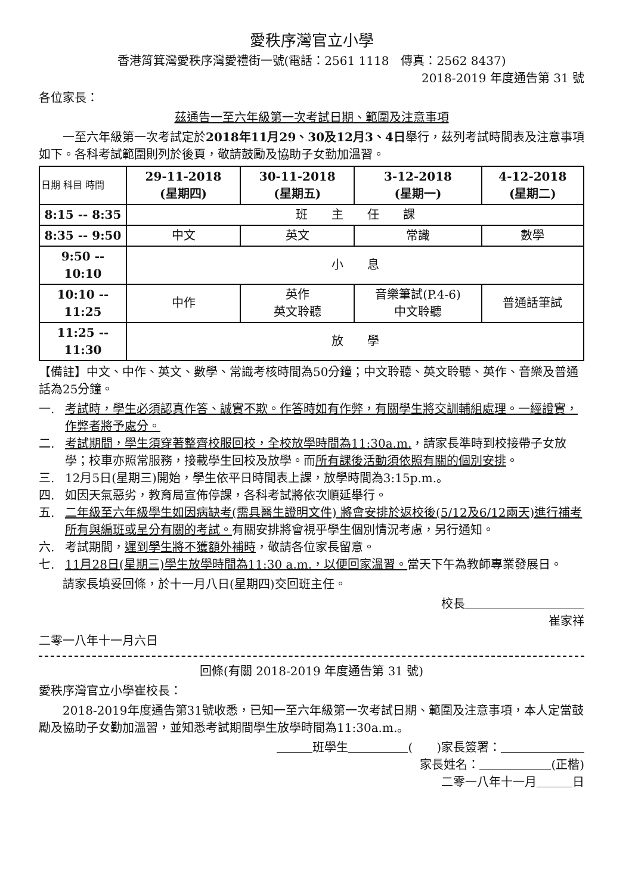愛秩序灣官立小學
香港筲箕灣愛秩序灣愛禮街一號(電話：2561 1118　傳真：2562 8437)
2018-2019 年度通告第 31 號
各位家長：
茲通告一至六年級第一次考試日期、範圍及注意事項
　　一至六年級第一次考試定於2018年11月29、30及12月3、4日舉行，茲列考試時間表及注意事項如下。各科考試範圍則列於後頁，敬請鼓勵及協助子女勤加溫習。
| 日期 科目 時間 | 29-11-2018 (星期四) | 30-11-2018 (星期五) | 3-12-2018 (星期一) | 4-12-2018 (星期二) |
| 8:15 -- 8:35 | 班 主 任 課 | | | |
| 8:35 -- 9:50 | 中文 | 英文 | 常識 | 數學 |
| 9:50 -- 10:10 | 小 息 | | | |
| 10:10 -- 11:25 | 中作 | 英作 英文聆聽 | 音樂筆試(P.4-6) 中文聆聽 | 普通話筆試 |
| 11:25 -- 11:30 | 放 學 | | | |
【備註】中文、中作、英文、數學、常識考核時間為50分鐘；中文聆聽、英文聆聽、英作、音樂及普通話為25分鐘。
一. 考試時，學生必須認真作答、誠實不欺。作答時如有作弊，有關學生將交訓輔組處理。一經證實，作弊者將予處分。
二. 考試期間，學生須穿著整齊校服回校，全校放學時間為11:30a.m.，請家長準時到校接帶子女放學；校車亦照常服務，接載學生回校及放學。而所有課後活動須依照有關的個別安排。
三. 12月5日(星期三)開始，學生依平日時間表上課，放學時間為3:15p.m.。
四. 如因天氣惡劣，教育局宣佈停課，各科考試將依次順延舉行。
五. 二年級至六年級學生如因病缺考(需具醫生證明文件) 將會安排於返校後(5/12及6/12兩天)進行補考所有與編班或呈分有關的考試。有關安排將會視乎學生個別情況考慮，另行通知。
六. 考試期間，遲到學生將不獲額外補時，敬請各位家長留意。
七. 11月28日(星期三)學生放學時間為11:30 a.m.，以便回家溫習。當天下午為教師專業發展日。
　　請家長填妥回條，於十一月八日(星期四)交回班主任。
校長＿＿＿＿＿＿＿＿＿＿
崔家祥　　
二零一八年十一月六日
回條(有關 2018-2019 年度通告第 31 號)
愛秩序灣官立小學崔校長：
　　2018-2019年度通告第31號收悉，已知一至六年級第一次考試日期、範圍及注意事項，本人定當鼓勵及協助子女勤加溫習，並知悉考試期間學生放學時間為11:30a.m.。
＿＿＿班學生＿＿＿＿＿(　　)家長簽署：＿＿＿＿＿＿＿
家長姓名：＿＿＿＿＿＿(正楷)
二零一八年十一月＿＿＿日